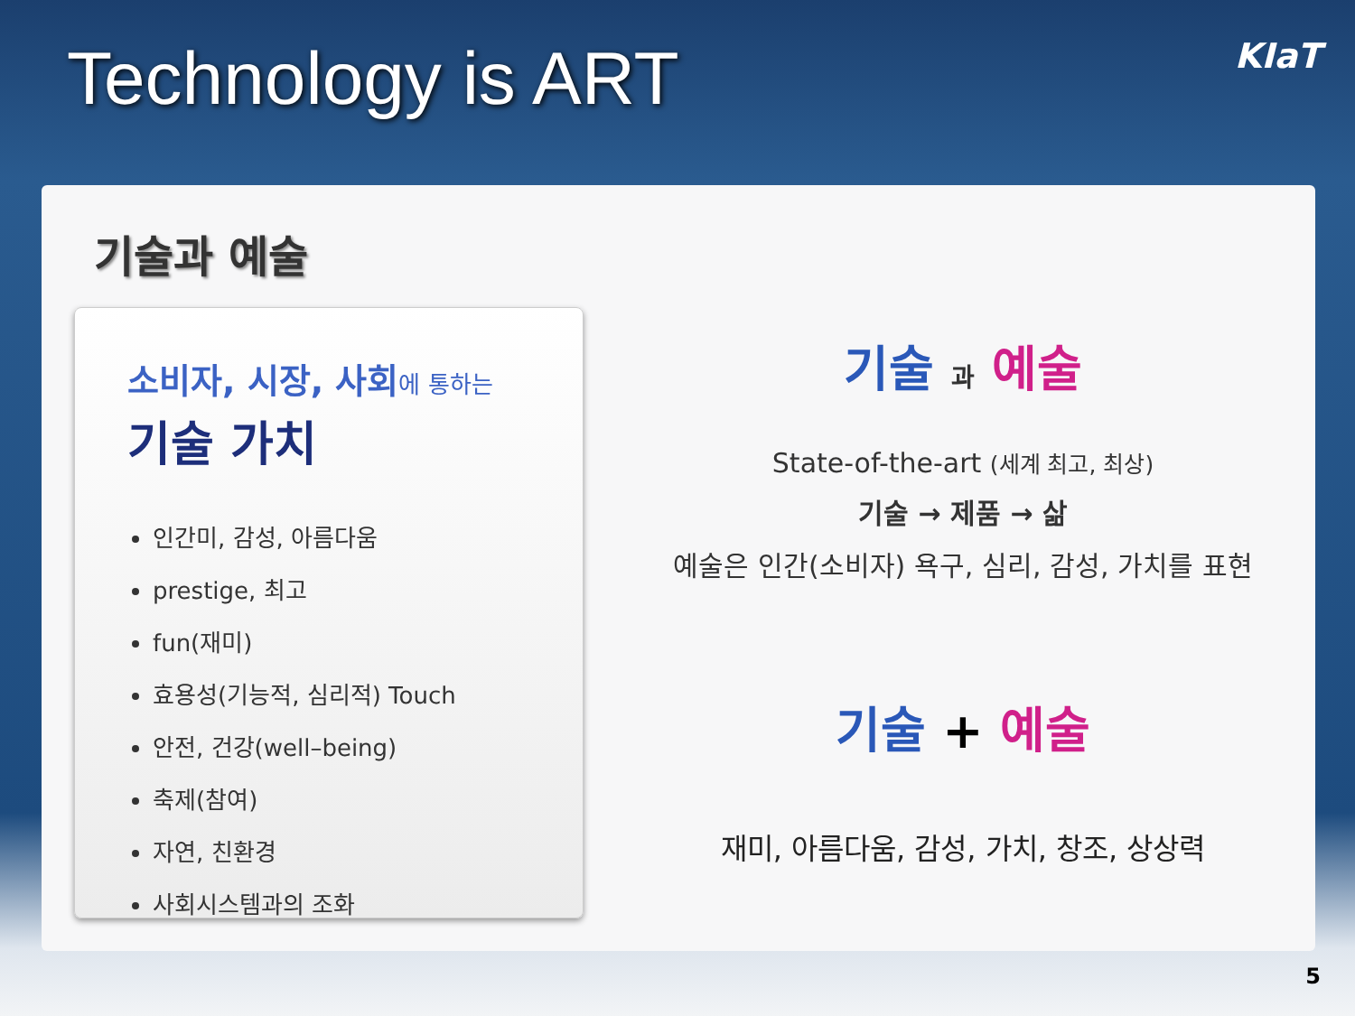Technology is ART
KIaT
기술과 예술
소비자, 시장, 사회에 통하는
기술 가치
인간미, 감성, 아름다움
prestige, 최고
fun(재미)
효용성(기능적, 심리적) Touch
안전, 건강(well–being)
축제(참여)
자연, 친환경
사회시스템과의 조화
기술 과 예술
State-of-the-art (세계 최고, 최상)
기술 → 제품 → 삶
예술은 인간(소비자) 욕구, 심리, 감성, 가치를 표현
기술 + 예술
재미, 아름다움, 감성, 가치, 창조, 상상력
5